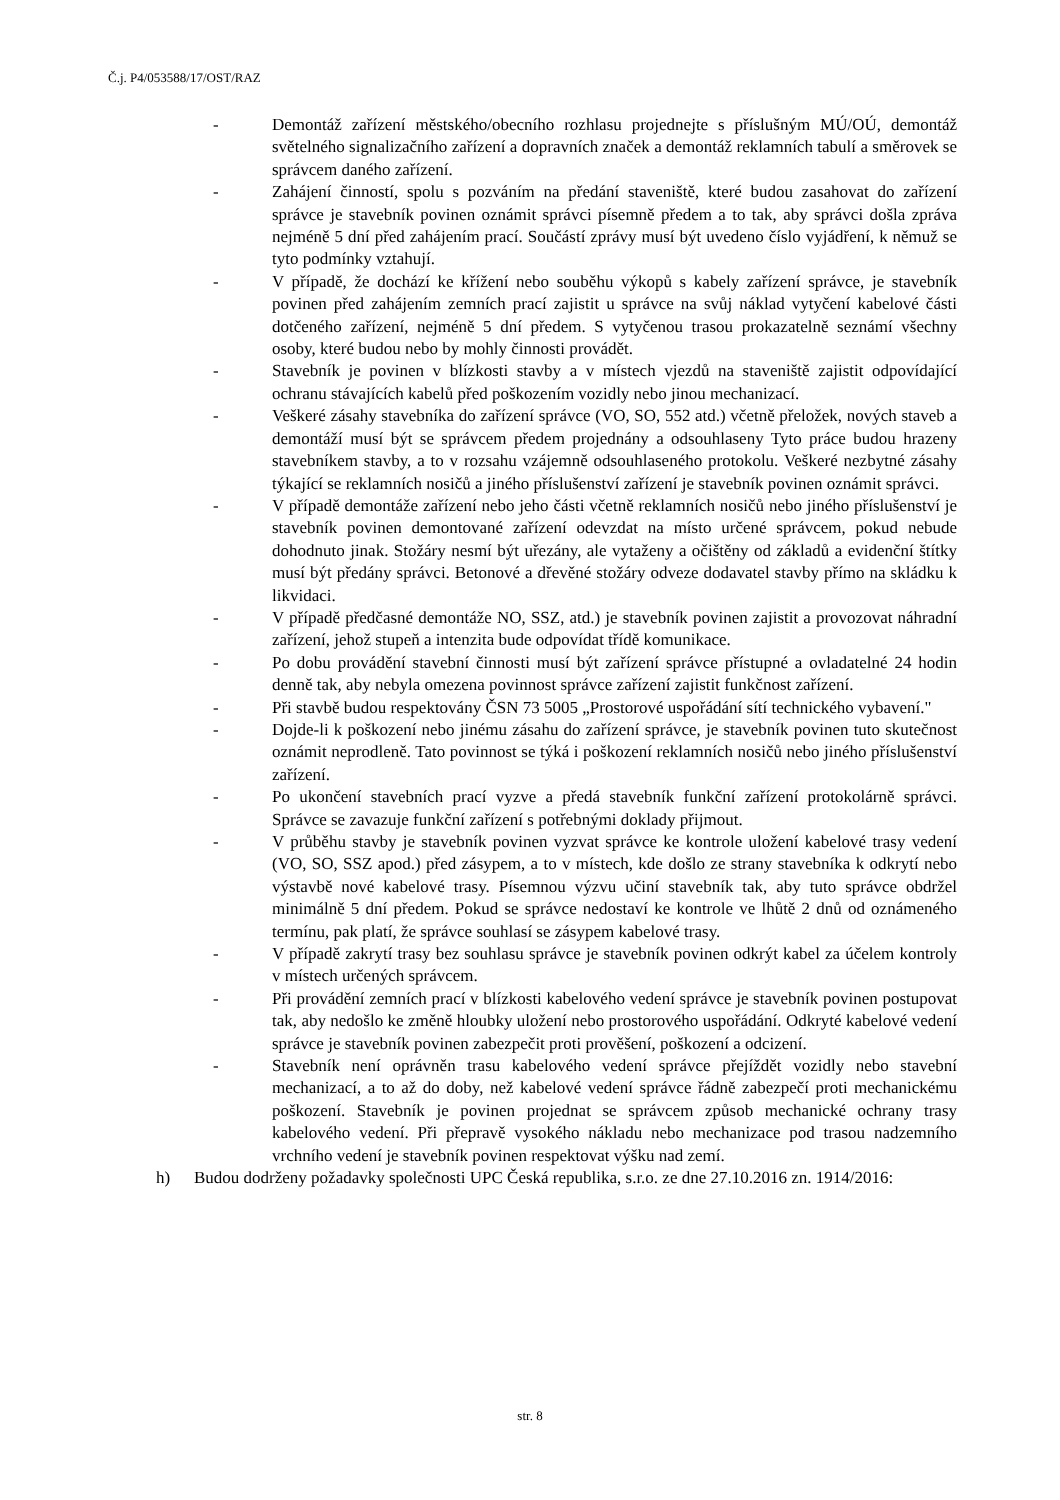Č.j. P4/053588/17/OST/RAZ
- Demontáž zařízení městského/obecního rozhlasu projednejte s příslušným MÚ/OÚ, demontáž světelného signalizačního zařízení a dopravních značek a demontáž reklamních tabulí a směrovek se správcem daného zařízení.
- Zahájení činností, spolu s pozváním na předání staveniště, které budou zasahovat do zařízení správce je stavebník povinen oznámit správci písemně předem a to tak, aby správci došla zpráva nejméně 5 dní před zahájením prací. Součástí zprávy musí být uvedeno číslo vyjádření, k němuž se tyto podmínky vztahují.
- V případě, že dochází ke křížení nebo souběhu výkopů s kabely zařízení správce, je stavebník povinen před zahájením zemních prací zajistit u správce na svůj náklad vytyčení kabelové části dotčeného zařízení, nejméně 5 dní předem. S vytyčenou trasou prokazatelně seznámí všechny osoby, které budou nebo by mohly činnosti provádět.
- Stavebník je povinen v blízkosti stavby a v místech vjezdů na staveniště zajistit odpovídající ochranu stávajících kabelů před poškozením vozidly nebo jinou mechanizací.
- Veškeré zásahy stavebníka do zařízení správce (VO, SO, 552 atd.) včetně přeložek, nových staveb a demontáží musí být se správcem předem projednány a odsouhlaseny Tyto práce budou hrazeny stavebníkem stavby, a to v rozsahu vzájemně odsouhlaseného protokolu. Veškeré nezbytné zásahy týkající se reklamních nosičů a jiného příslušenství zařízení je stavebník povinen oznámit správci.
- V případě demontáže zařízení nebo jeho části včetně reklamních nosičů nebo jiného příslušenství je stavebník povinen demontované zařízení odevzdat na místo určené správcem, pokud nebude dohodnuto jinak. Stožáry nesmí být uřezány, ale vytaženy a očištěny od základů a evidenční štítky musí být předány správci. Betonové a dřevěné stožáry odveze dodavatel stavby přímo na skládku k likvidaci.
- V případě předčasné demontáže NO, SSZ, atd.) je stavebník povinen zajistit a provozovat náhradní zařízení, jehož stupeň a intenzita bude odpovídat třídě komunikace.
- Po dobu provádění stavební činnosti musí být zařízení správce přístupné a ovladatelné 24 hodin denně tak, aby nebyla omezena povinnost správce zařízení zajistit funkčnost zařízení.
- Při stavbě budou respektovány ČSN 73 5005 „Prostorové uspořádání sítí technického vybavení."
- Dojde-li k poškození nebo jinému zásahu do zařízení správce, je stavebník povinen tuto skutečnost oznámit neprodleně. Tato povinnost se týká i poškození reklamních nosičů nebo jiného příslušenství zařízení.
- Po ukončení stavebních prací vyzve a předá stavebník funkční zařízení protokolárně správci. Správce se zavazuje funkční zařízení s potřebnými doklady přijmout.
- V průběhu stavby je stavebník povinen vyzvat správce ke kontrole uložení kabelové trasy vedení (VO, SO, SSZ apod.) před zásypem, a to v místech, kde došlo ze strany stavebníka k odkrytí nebo výstavbě nové kabelové trasy. Písemnou výzvu učiní stavebník tak, aby tuto správce obdržel minimálně 5 dní předem. Pokud se správce nedostaví ke kontrole ve lhůtě 2 dnů od oznámeného termínu, pak platí, že správce souhlasí se zásypem kabelové trasy.
- V případě zakrytí trasy bez souhlasu správce je stavebník povinen odkrýt kabel za účelem kontroly v místech určených správcem.
- Při provádění zemních prací v blízkosti kabelového vedení správce je stavebník povinen postupovat tak, aby nedošlo ke změně hloubky uložení nebo prostorového uspořádání. Odkryté kabelové vedení správce je stavebník povinen zabezpečit proti prověšení, poškození a odcizení.
- Stavebník není oprávněn trasu kabelového vedení správce přejíždět vozidly nebo stavební mechanizací, a to až do doby, než kabelové vedení správce řádně zabezpečí proti mechanickému poškození. Stavebník je povinen projednat se správcem způsob mechanické ochrany trasy kabelového vedení. Při přepravě vysokého nákladu nebo mechanizace pod trasou nadzemního vrchního vedení je stavebník povinen respektovat výšku nad zemí.
h) Budou dodrženy požadavky společnosti UPC Česká republika, s.r.o. ze dne 27.10.2016 zn. 1914/2016:
str. 8